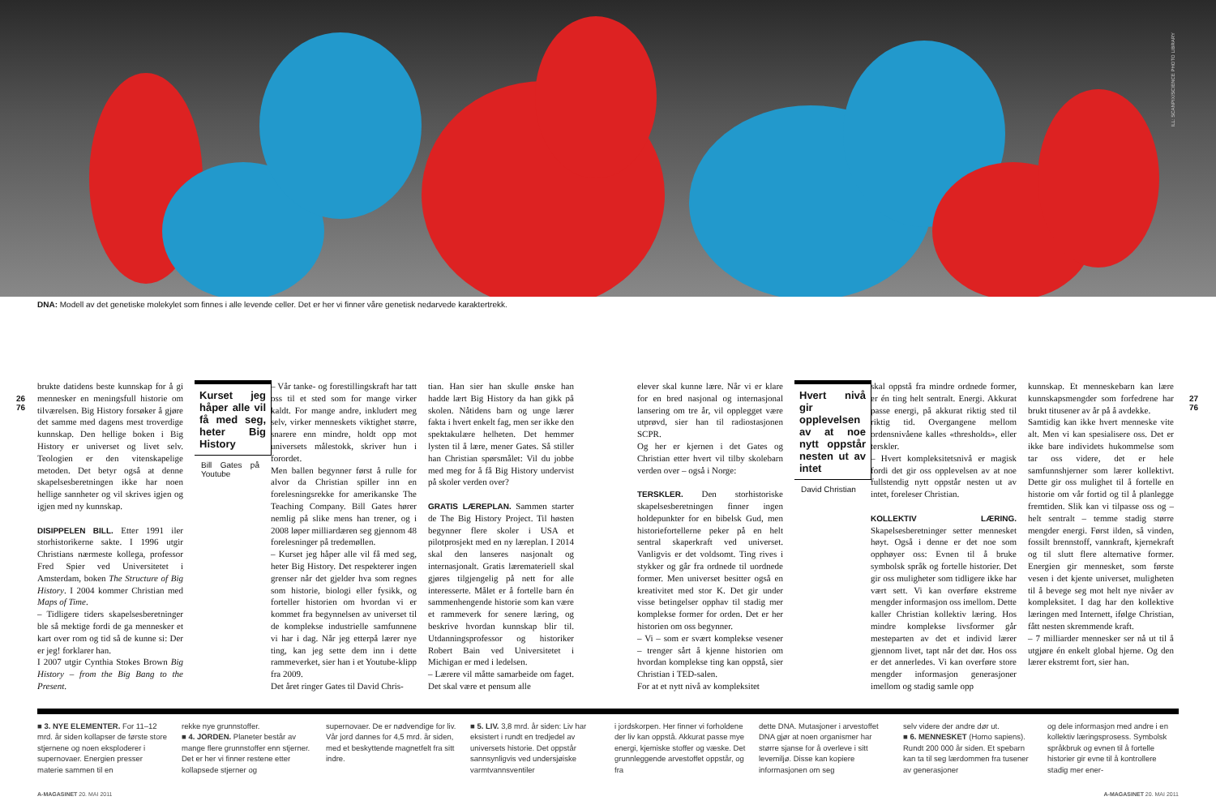ILL: SCANPIX/SCIENCE PHOTO LIBRARY
DNA: Modell av det genetiske molekylet som finnes i alle levende celler. Det er her vi finner våre genetisk nedarvede karaktertrekk.
26
76
27
76
brukte datidens beste kunnskap for å gi mennesker en meningsfull historie om tilværelsen. Big History forsøker å gjøre det samme med dagens mest troverdige kunnskap. Den hellige boken i Big History er universet og livet selv. Teologien er den vitenskapelige metoden. Det betyr også at denne skapelsesberetningen ikke har noen hellige sannheter og vil skrives igjen og igjen med ny kunnskap.
DISIPPELEN BILL.
Etter 1991 iler storhistorikerne sakte. I 1996 utgir Christians nærmeste kollega, professor Fred Spier ved Universitetet i Amsterdam, boken The Structure of Big History. I 2004 kommer Christian med Maps of Time.
– Tidligere tiders skapelsesberetninger ble så mektige fordi de ga mennesker et kart over rom og tid så de kunne si: Der er jeg! forklarer han.
I 2007 utgir Cynthia Stokes Brown Big History – from the Big Bang to the Present.
Kurset jeg håper alle vil få med seg, heter Big History
Bill Gates på Youtube
– Vår tanke- og forestillingskraft har tatt oss til et sted som for mange virker kaldt. For mange andre, inkludert meg selv, virker menneskets viktighet større, snarere enn mindre, holdt opp mot universets målestokk, skriver hun i forordet.
Men ballen begynner først å rulle for alvor da Christian spiller inn en forelesningsrekke for amerikanske The Teaching Company. Bill Gates hører nemlig på slike mens han trener, og i 2008 løper milliardæren seg gjennom 48 forelesninger på tredemøllen.
– Kurset jeg håper alle vil få med seg, heter Big History. Det respekterer ingen grenser når det gjelder hva som regnes som historie, biologi eller fysikk, og forteller historien om hvordan vi er kommet fra begynnelsen av universet til de komplekse industrielle samfunnene vi har i dag. Når jeg etterpå lærer nye ting, kan jeg sette dem inn i dette rammeverket, sier han i et Youtube-klipp fra 2009.
Det året ringer Gates til David Chris-
tian. Han sier han skulle ønske han hadde lært Big History da han gikk på skolen. Nåtidens barn og unge lærer fakta i hvert enkelt fag, men ser ikke den spektakulære helheten. Det hemmer lysten til å lære, mener Gates. Så stiller han Christian spørsmålet: Vil du jobbe med meg for å få Big History undervist på skoler verden over?
GRATIS LÆREPLAN.
Sammen starter de The Big History Project. Til høsten begynner flere skoler i USA et pilotprosjekt med en ny læreplan. I 2014 skal den lanseres nasjonalt og internasjonalt. Gratis læremateriell skal gjøres tilgjengelig på nett for alle interesserte. Målet er å fortelle barn én sammenhengende historie som kan være et rammeverk for senere læring, og beskrive hvordan kunnskap blir til. Utdanningsprofessor og historiker Robert Bain ved Universitetet i Michigan er med i ledelsen.
– Lærere vil måtte samarbeide om faget. Det skal være et pensum alle
elever skal kunne lære. Når vi er klare for en bred nasjonal og internasjonal lansering om tre år, vil opplegget være utprøvd, sier han til radiostasjonen SCPR.
Og her er kjernen i det Gates og Christian etter hvert vil tilby skolebarn verden over – også i Norge:
TERSKLER.
Den storhistoriske skapelsesberetningen finner ingen holdepunkter for en bibelsk Gud, men historiefortellerne peker på en helt sentral skaperkraft ved universet. Vanligvis er det voldsomt. Ting rives i stykker og går fra ordnede til uordnede former. Men universet besitter også en kreativitet med stor K. Det gir under visse betingelser opphav til stadig mer komplekse former for orden. Det er her historien om oss begynner.
– Vi – som er svært komplekse vesener – trenger sårt å kjenne historien om hvordan komplekse ting kan oppstå, sier Christian i TED-salen.
For at et nytt nivå av kompleksitet
Hvert nivå gir opplevelsen av at noe nytt oppstår nesten ut av intet
David Christian
skal oppstå fra mindre ordnede former, er én ting helt sentralt. Energi. Akkurat passe energi, på akkurat riktig sted til riktig tid. Overgangene mellom ordensnivåene kalles «thresholds», eller terskler.
– Hvert kompleksitetsnivå er magisk fordi det gir oss opplevelsen av at noe fullstendig nytt oppstår nesten ut av intet, foreleser Christian.
KOLLEKTIV LÆRING.
Skapelsesberetninger setter mennesket høyt. Også i denne er det noe som opphøyer oss: Evnen til å bruke symbolsk språk og fortelle historier. Det gir oss muligheter som tidligere ikke har vært sett. Vi kan overføre ekstreme mengder informasjon oss imellom. Dette kaller Christian kollektiv læring. Hos mindre komplekse livsformer går mesteparten av det et individ lærer gjennom livet, tapt når det dør. Hos oss er det annerledes. Vi kan overføre store mengder informasjon generasjoner imellom og stadig samle opp
kunnskap. Et menneskebarn kan lære kunnskapsmengder som forfedrene har brukt titusener av år på å avdekke.
Samtidig kan ikke hvert menneske vite alt. Men vi kan spesialisere oss. Det er ikke bare individets hukommelse som tar oss videre, det er hele samfunnshjerner som lærer kollektivt. Dette gir oss mulighet til å fortelle en historie om vår fortid og til å planlegge fremtiden. Slik kan vi tilpasse oss og – helt sentralt – temme stadig større mengder energi. Først ilden, så vinden, fossilt brennstoff, vannkraft, kjernekraft og til slutt flere alternative former. Energien gir mennesket, som første vesen i det kjente universet, muligheten til å bevege seg mot helt nye nivåer av kompleksitet. I dag har den kollektive læringen med Internett, ifølge Christian, fått nesten skremmende kraft.
– 7 milliarder mennesker ser nå ut til å utgjøre én enkelt global hjerne. Og den lærer ekstremt fort, sier han.
■ 3. NYE ELEMENTER. For 11–12 mrd. år siden kollapser de første store stjernene og noen eksploderer i supernovaer. Energien presser materie sammen til en
rekke nye grunnstoffer.
■ 4. JORDEN. Planeter består av mange flere grunnstoffer enn stjerner. Det er her vi finner restene etter kollapsede stjerner og
supernovaer. De er nødvendige for liv. Vår jord dannes for 4,5 mrd. år siden, med et beskyttende magnetfelt fra sitt indre.
■ 5. LIV. 3,8 mrd. år siden: Liv har eksistert i rundt en tredjedel av universets historie. Det oppstår sannsynligvis ved undersjøiske varmtvannsventiler
i jordskorpen. Her finner vi forholdene der liv kan oppstå. Akkurat passe mye energi, kjemiske stoffer og væske. Det grunnleggende arvestoffet oppstår, og fra
dette DNA. Mutasjoner i arvestoffet DNA gjør at noen organismer har større sjanse for å overleve i sitt levemiljø. Disse kan kopiere informasjonen om seg
selv videre der andre dør ut.
■ 6. MENNESKET (Homo sapiens). Rundt 200 000 år siden. Et spebarn kan ta til seg lærdommen fra tusener av generasjoner
og dele informasjon med andre i en kollektiv læringsprosess. Symbolsk språkbruk og evnen til å fortelle historier gir evne til å kontrollere stadig mer ener-
A-MAGASINET 20. MAI 2011 A-MAGASINET 20. MAI 2011